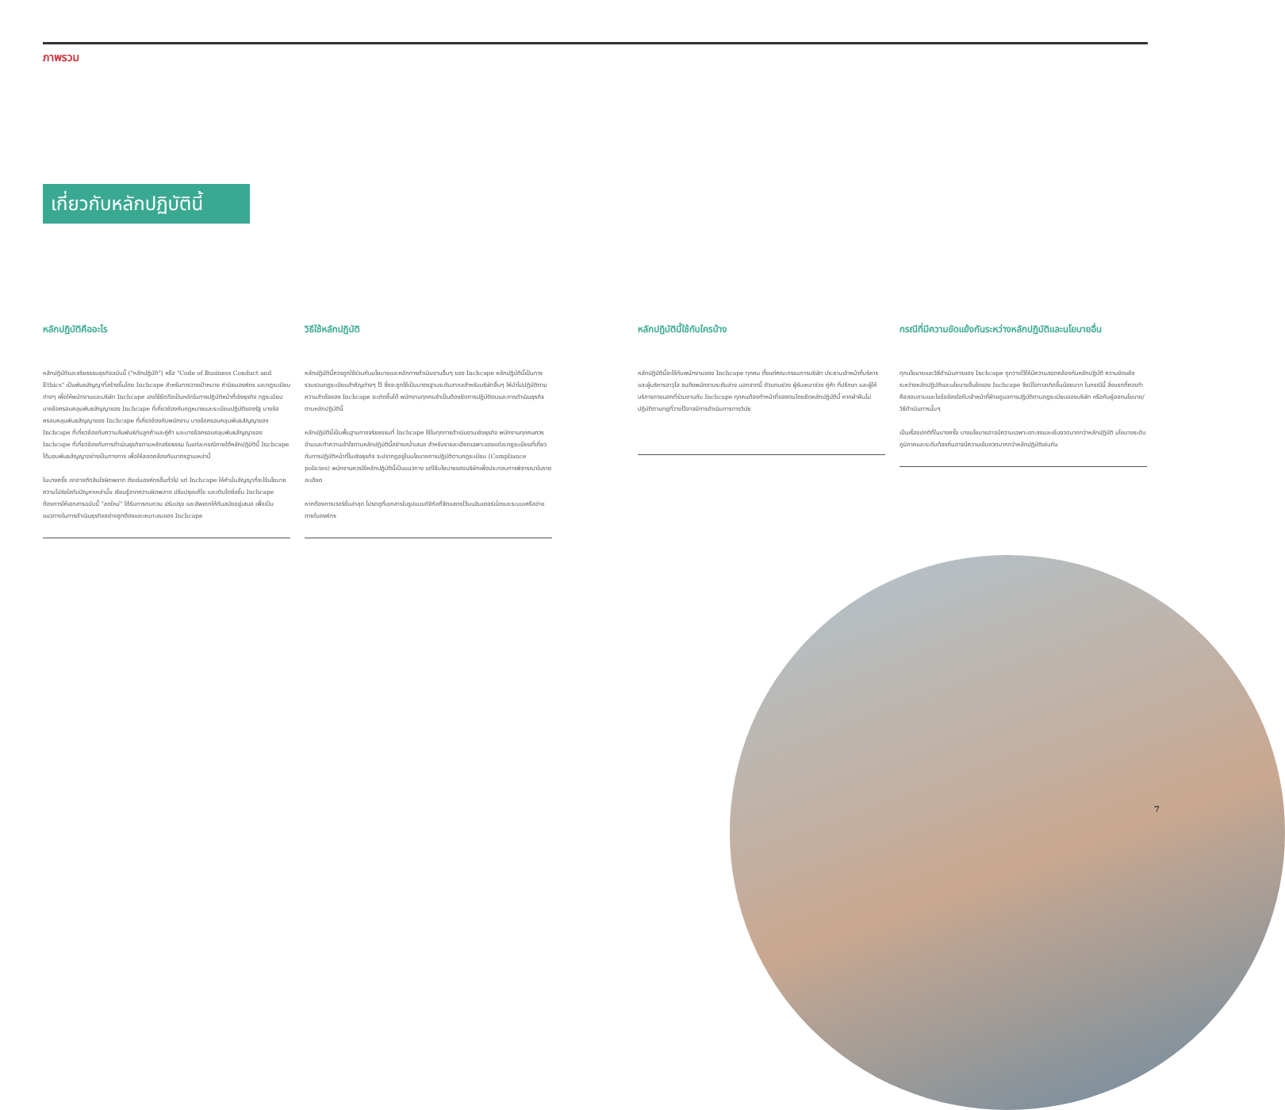ภาพรวม
เกี่ยวกับหลักปฏิบัตินี้
หลักปฏิบัติคืออะไร
หลักปฏิบัติและจริยธรรมธุรกิจฉบับนี้ ("หลักปฏิบัติ") หรือ "Code of Business Conduct and Ethics" เป็นพันธสัญญาที่สร้างขึ้นโดย Inchcape สำหรับการวางเป้าหมาย ค่านิยมองค์กร และกฎระเบียบต่างๆ เพื่อให้พนักงานและบริษัท Inchcape เองใช้ยึดถือเป็นหลักในการปฏิบัติหน้าที่เชิงธุรกิจ กฎระเบียบบางข้อครอบคลุมพันธสัญญาของ Inchcape ที่เกี่ยวข้องกับกฎหมายและระเบียบปฏิบัติของรัฐ บางข้อครอบคลุมพันธสัญญาของ Inchcape ที่เกี่ยวข้องกับพนักงาน บางข้อครอบคลุมพันธสัญญาของ Inchcape ที่เกี่ยวข้องกับความสัมพันธ์กับลูกค้าและคู่ค้า และบางข้อครอบคลุมพันธสัญญาของ Inchcape ที่เกี่ยวข้องกับการดำเนินธุรกิจตามหลักจริยธรรม ในแต่ละกรณีภายใต้หลักปฏิบัตินี้ Inchcape ได้มอบพันธสัญญาอย่างเป็นทางการ เพื่อให้สอดคล้องกับมาตรฐานเหล่านี้
ในบางครั้ง เราอาจตัดสินใจผิดพลาด ดังเช่นองค์กรอื่นทั่วไป แต่ Inchcape ให้คำมั่นสัญญาที่จะใช้นโยบายความโปร่งใสกับปัญหาเหล่านั้น เรียนรู้จากความผิดพลาด ปรับปรุงแก้ไข และเติบโตยิ่งขึ้น Inchcape ต้องการให้เอกสารฉบับนี้ "สดใหม่" ได้รับการทบทวน ปรับปรุง และอัพเดทให้ทันสมัยอยู่เสมอ เพื่อเป็นแนวทางในการดำเนินธุรกิจอย่างถูกต้องและเหมาะสมของ Inchcape
วิธีใช้หลักปฏิบัติ
หลักปฏิบัตินี้ควรถูกใช้ร่วมกับนโยบายและหลักการดำเนินงานอื่นๆ ของ Inchcape หลักปฏิบัตินี้เป็นการรวบรวมกฎระเบียบสำคัญต่างๆ ไว้ ซึ่งจะถูกใช้เป็นมาตรฐานระดับสากลสำหรับบริษัทอื่นๆ ให้นำไปปฏิบัติตาม ความสำเร็จของ Inchcape จะเกิดขึ้นได้ พนักงานทุกคนจำเป็นต้องยึดการปฏิบัติตนและการดำเนินธุรกิจตามหลักปฏิบัตินี้
หลักปฏิบัตินี้เป็นพื้นฐานทางจริยธรรมที่ Inchcape ใช้ในทุกการดำเนินงานเชิงธุรกิจ พนักงานทุกคนควรอ่านและทำความเข้าใจตามหลักปฏิบัตินี้อย่างสม่ำเสมอ สำหรับรายละเอียดเฉพาะของแต่ละกฎระเบียบที่เกี่ยวกับการปฏิบัติหน้าที่ในเชิงธุรกิจ จะปรากฏอยู่ในนโยบายการปฏิบัติตามกฎระเบียบ (Compliance policies) พนักงานควรใช้หลักปฏิบัตินี้เป็นแนวทาง แต่ใช้นโยบายของบริษัทเพื่อประกอบการพิจารณาในรายละเอียด
หากต้องการเวอร์ชั่นล่าสุด โปรดดูที่เอกสารในรูปแบบดิจิทัลที่จัดแสดงไว้บนอินเตอร์เน็ตและระบบเครือข่ายภายในองค์กร
หลักปฏิบัตินี้ใช้กับใครบ้าง
หลักปฏิบัตินี้จะใช้กับพนักงานของ Inchcape ทุกคน ตั้งแต่คณะกรรมการบริษัท ประธานเจ้าหน้าที่บริหาร และผู้บริหารอาวุโส จนถึงพนักงานระดับล่าง นอกจากนี้ ตัวแทนช่วง ผู้รับเหมาช่วง คู่ค้า ที่ปรึกษา และผู้ให้บริการภายนอกที่ร่วมงานกับ Inchcape ทุกคนต้องทำหน้าที่ของตนโดยยึดหลักปฏิบัตินี้ หากฝ่าฝืนไม่ปฏิบัติตามกฎที่วางไว้อาจมีการดำเนินการทางวินัย
กรณีที่มีความขัดแย้งกันระหว่างหลักปฏิบัติและนโยบายอื่น
ทุกนโยบายและวิธีดำเนินการของ Inchcape ถูกวางไว้ให้มีความสอดคล้องกับหลักปฏิบัติ ความขัดแย้งระหว่างหลักปฏิบัติและนโยบายอื่นใดของ Inchcape จึงมีโอกาสเกิดขึ้นน้อยมาก ในกรณีนี้ สิ่งแรกที่ควรทำคือสอบถามและไขข้อข้องใจกับเจ้าหน้าที่ฝ่ายดูแลการปฏิบัติตามกฎระเบียบของบริษัท หรือกับผู้ออกนโยบาย/วิธีดำเนินการนั้นๆ
เป็นเรื่องปกติที่ในบางครั้ง บางนโยบายอาจมีความเฉพาะเจาะจงและเข้มงวดมากกว่าหลักปฏิบัติ นโยบายระดับภูมิภาคและระดับท้องถิ่นอาจมีความเข้มงวดมากกว่าหลักปฏิบัติเช่นกัน
7